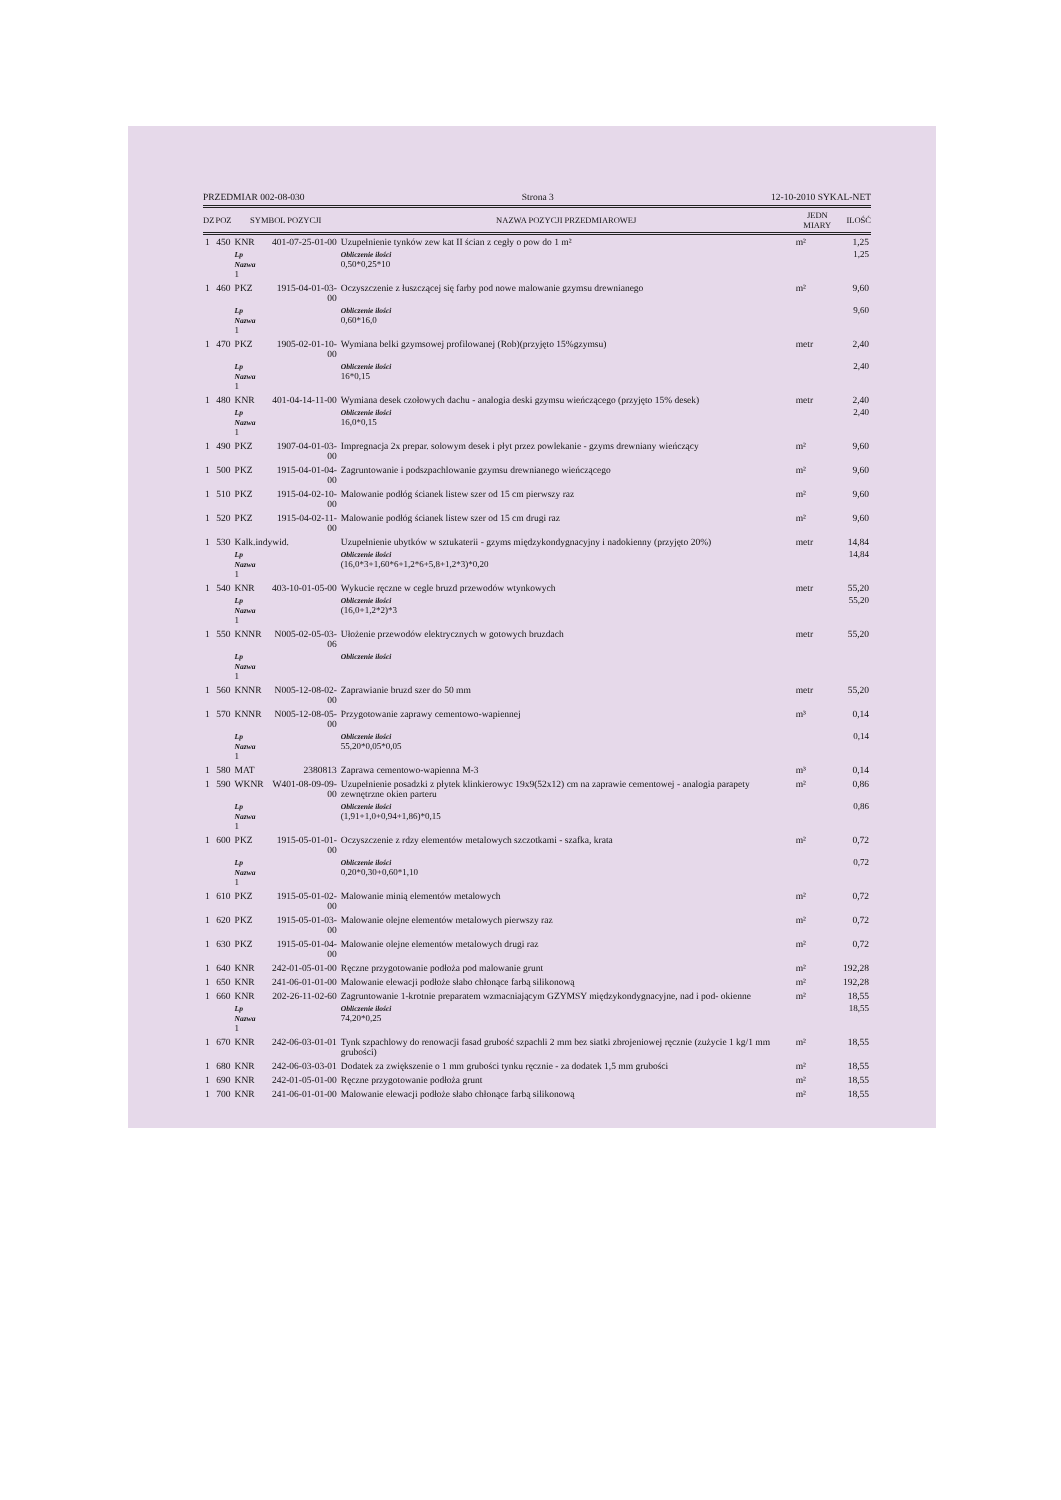PRZEDMIAR 002-08-030 Strona 3 12-10-2010 SYKAL-NET
| DZ | POZ | SYMBOL POZYCJI | | NAZWA POZYCJI PRZEDMIAROWEJ | JEDN MIARY | ILOŚĆ |
| --- | --- | --- | --- | --- | --- | --- |
| 1 | 450 | KNR | 401-07-25-01-00 | Uzupełnienie tynków zew kat II ścian z cegły o pow do 1 m² | m² | 1,25 |
| | | Lp Nazwa 1 | | Obliczenie ilości 0,50*0,25*10 | | 1,25 |
| 1 | 460 | PKZ | 1915-04-01-03-00 | Oczyszczenie z łuszczącej się farby pod nowe malowanie gzymsu drewnianego | m² | 9,60 |
| | | Lp Nazwa 1 | | Obliczenie ilości 0,60*16,0 | | 9,60 |
| 1 | 470 | PKZ | 1905-02-01-10-00 | Wymiana belki gzymsowej profilowanej (Rob)(przyjęto 15%gzymsu) | metr | 2,40 |
| | | Lp Nazwa 1 | | Obliczenie ilości 16*0,15 | | 2,40 |
| 1 | 480 | KNR | 401-04-14-11-00 | Wymiana desek czołowych dachu - analogia deski gzymsu wieńczącego (przyjęto 15% desek) | metr | 2,40 |
| | | Lp Nazwa 1 | | Obliczenie ilości 16,0*0,15 | | 2,40 |
| 1 | 490 | PKZ | 1907-04-01-03-00 | Impregnacja 2x prepar. solowym desek i płyt przez powlekanie - gzyms drewniany wieńczący | m² | 9,60 |
| 1 | 500 | PKZ | 1915-04-01-04-00 | Zagruntowanie i podszpachlowanie gzymsu drewnianego wieńczącego | m² | 9,60 |
| 1 | 510 | PKZ | 1915-04-02-10-00 | Malowanie podłóg ścianek listew szer od 15 cm pierwszy raz | m² | 9,60 |
| 1 | 520 | PKZ | 1915-04-02-11-00 | Malowanie podłóg ścianek listew szer od 15 cm drugi raz | m² | 9,60 |
| 1 | 530 | Kalk.indywid. | | Uzupełnienie ubytków w sztukaterii - gzyms międzykondygnacyjny i nadokienny (przyjęto 20%) | metr | 14,84 |
| | | Lp Nazwa 1 | | Obliczenie ilości (16,0*3+1,60*6+1,2*6+5,8+1,2*3)*0,20 | | 14,84 |
| 1 | 540 | KNR | 403-10-01-05-00 | Wykucie ręczne w cegle bruzd przewodów wtynkowych | metr | 55,20 |
| | | Lp Nazwa 1 | | Obliczenie ilości (16,0+1,2*2)*3 | | 55,20 |
| 1 | 550 | KNNR | N005-02-05-03-06 | Ułożenie przewodów elektrycznych w gotowych bruzdach | metr | 55,20 |
| | | Lp Nazwa 1 | | Obliczenie ilości | | |
| 1 | 560 | KNNR | N005-12-08-02-00 | Zaprawianie bruzd szer do 50 mm | metr | 55,20 |
| 1 | 570 | KNNR | N005-12-08-05-00 | Przygotowanie zaprawy cementowo-wapiennej | m³ | 0,14 |
| | | Lp Nazwa 1 | | Obliczenie ilości 55,20*0,05*0,05 | | 0,14 |
| 1 | 580 | MAT | 2380813 | Zaprawa cementowo-wapienna M-3 | m³ | 0,14 |
| 1 | 590 | WKNR | W401-08-09-09-00 | Uzupełnienie posadzki z płytek klinkierowyc 19x9(52x12) cm na zaprawie cementowej - analogia parapety zewnętrzne okien parteru | m² | 0,86 |
| | | Lp Nazwa 1 | | Obliczenie ilości (1,91+1,0+0,94+1,86)*0,15 | | 0,86 |
| 1 | 600 | PKZ | 1915-05-01-01-00 | Oczyszczenie z rdzy elementów metalowych szczotkami - szafka, krata | m² | 0,72 |
| | | Lp Nazwa 1 | | Obliczenie ilości 0,20*0,30+0,60*1,10 | | 0,72 |
| 1 | 610 | PKZ | 1915-05-01-02-00 | Malowanie minią elementów metalowych | m² | 0,72 |
| 1 | 620 | PKZ | 1915-05-01-03-00 | Malowanie olejne elementów metalowych pierwszy raz | m² | 0,72 |
| 1 | 630 | PKZ | 1915-05-01-04-00 | Malowanie olejne elementów metalowych drugi raz | m² | 0,72 |
| 1 | 640 | KNR | 242-01-05-01-00 | Ręczne przygotowanie podłoża pod malowanie grunt | m² | 192,28 |
| 1 | 650 | KNR | 241-06-01-01-00 | Malowanie elewacji podłoże słabo chłonące farbą silikonową | m² | 192,28 |
| 1 | 660 | KNR | 202-26-11-02-60 | Zagruntowanie 1-krotnie preparatem wzmacniającym GZYMSY międzykondygnacyjne, nad i pod- okienne | m² | 18,55 |
| | | Lp Nazwa 1 | | Obliczenie ilości 74,20*0,25 | | 18,55 |
| 1 | 670 | KNR | 242-06-03-01-01 | Tynk szpachlowy do renowacji fasad grubość szpachli 2 mm bez siatki zbrojeniowej ręcznie (zużycie 1 kg/1 mm grubości) | m² | 18,55 |
| 1 | 680 | KNR | 242-06-03-03-01 | Dodatek za zwiększenie o 1 mm grubości tynku ręcznie - za dodatek 1,5 mm grubości | m² | 18,55 |
| 1 | 690 | KNR | 242-01-05-01-00 | Ręczne przygotowanie podłoża grunt | m² | 18,55 |
| 1 | 700 | KNR | 241-06-01-01-00 | Malowanie elewacji podłoże słabo chłonące farbą silikonową | m² | 18,55 |